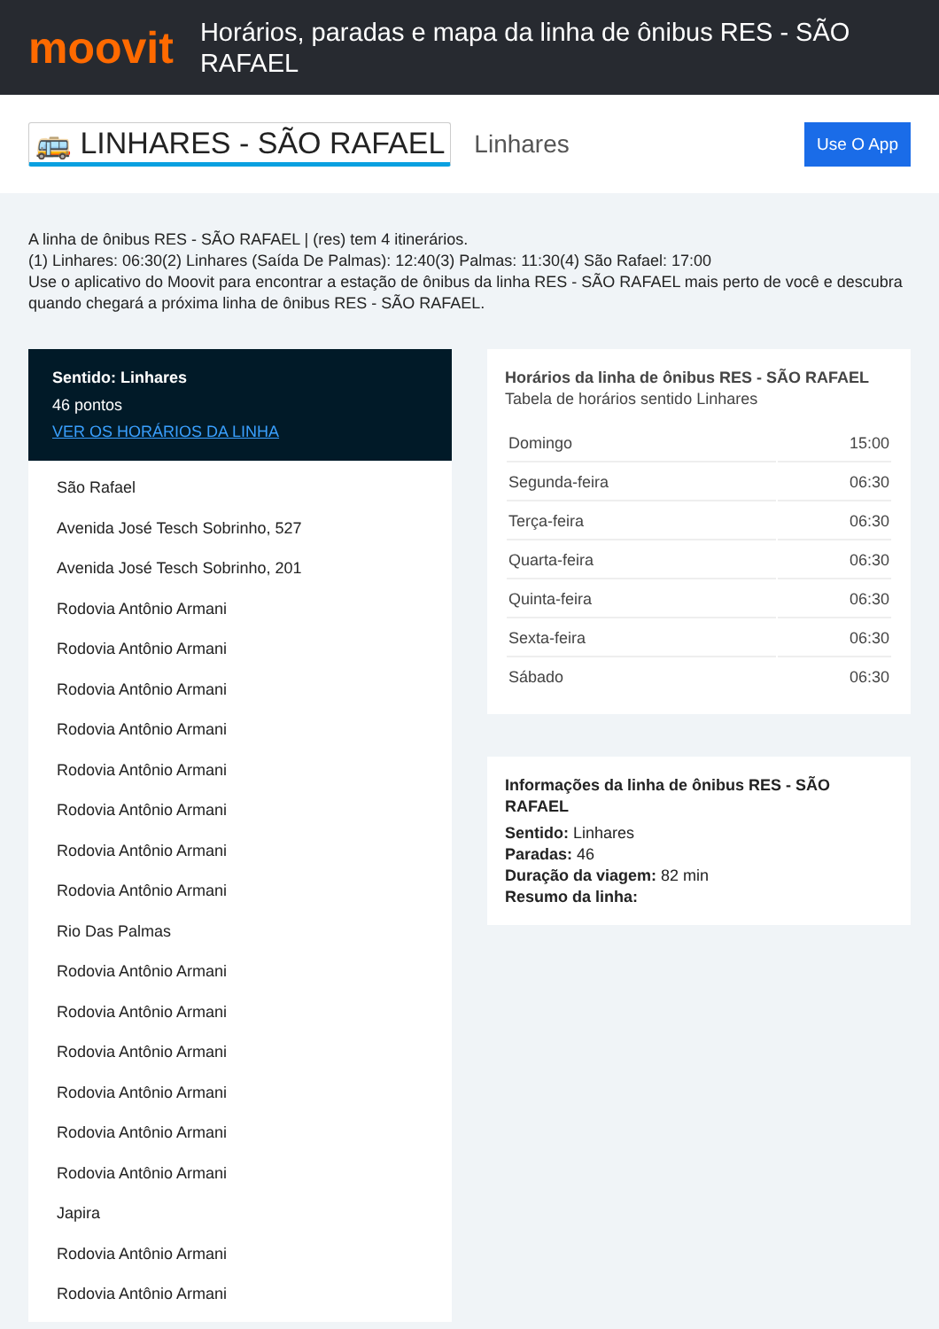moovit
Horários, paradas e mapa da linha de ônibus RES - SÃO RAFAEL
🚌 LINHARES - SÃO RAFAEL
Linhares
Use O App
A linha de ônibus RES - SÃO RAFAEL | (res) tem 4 itinerários.
(1) Linhares: 06:30(2) Linhares (Saída De Palmas): 12:40(3) Palmas: 11:30(4) São Rafael: 17:00
Use o aplicativo do Moovit para encontrar a estação de ônibus da linha RES - SÃO RAFAEL mais perto de você e descubra quando chegará a próxima linha de ônibus RES - SÃO RAFAEL.
Sentido: Linhares
46 pontos
VER OS HORÁRIOS DA LINHA
São Rafael
Avenida José Tesch Sobrinho, 527
Avenida José Tesch Sobrinho, 201
Rodovia Antônio Armani
Rodovia Antônio Armani
Rodovia Antônio Armani
Rodovia Antônio Armani
Rodovia Antônio Armani
Rodovia Antônio Armani
Rodovia Antônio Armani
Rodovia Antônio Armani
Rio Das Palmas
Rodovia Antônio Armani
Rodovia Antônio Armani
Rodovia Antônio Armani
Rodovia Antônio Armani
Rodovia Antônio Armani
Rodovia Antônio Armani
Japira
Rodovia Antônio Armani
Rodovia Antônio Armani
Horários da linha de ônibus RES - SÃO RAFAEL
Tabela de horários sentido Linhares
| Domingo | 15:00 |
| Segunda-feira | 06:30 |
| Terça-feira | 06:30 |
| Quarta-feira | 06:30 |
| Quinta-feira | 06:30 |
| Sexta-feira | 06:30 |
| Sábado | 06:30 |
Informações da linha de ônibus RES - SÃO RAFAEL
Sentido: Linhares
Paradas: 46
Duração da viagem: 82 min
Resumo da linha: